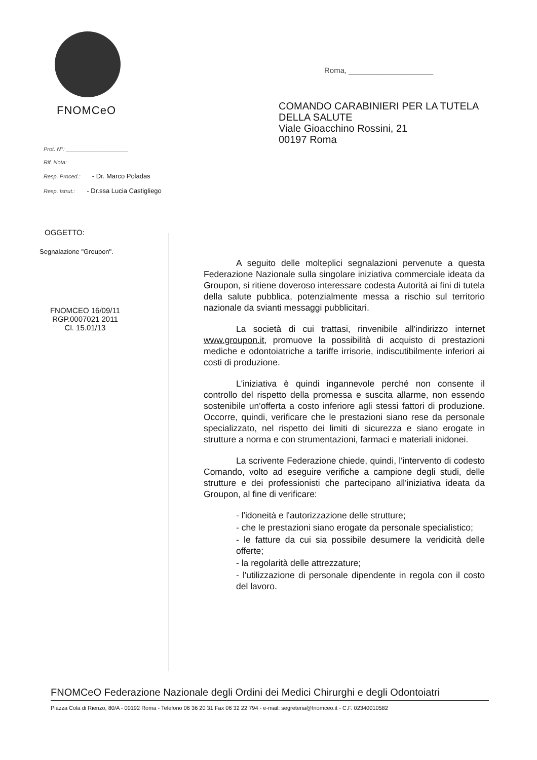FNOMCeO
Roma, ____________________
COMANDO CARABINIERI PER LA TUTELA
DELLA SALUTE
Viale Gioacchino Rossini, 21
00197 Roma
Prot. N°: ____________________
Rif. Nota:
Resp. Proced.: - Dr. Marco Poladas
Resp. Istrut.: - Dr.ssa Lucia Castigliego
OGGETTO:
Segnalazione "Groupon".
FNOMCEO 16/09/11
RGP.0007021 2011
Cl. 15.01/13
A seguito delle molteplici segnalazioni pervenute a questa Federazione Nazionale sulla singolare iniziativa commerciale ideata da Groupon, si ritiene doveroso interessare codesta Autorità ai fini di tutela della salute pubblica, potenzialmente messa a rischio sul territorio nazionale da svianti messaggi pubblicitari.
La società di cui trattasi, rinvenibile all'indirizzo internet www.groupon.it, promuove la possibilità di acquisto di prestazioni mediche e odontoiatriche a tariffe irrisorie, indiscutibilmente inferiori ai costi di produzione.
L'iniziativa è quindi ingannevole perché non consente il controllo del rispetto della promessa e suscita allarme, non essendo sostenibile un'offerta a costo inferiore agli stessi fattori di produzione. Occorre, quindi, verificare che le prestazioni siano rese da personale specializzato, nel rispetto dei limiti di sicurezza e siano erogate in strutture a norma e con strumentazioni, farmaci e materiali inidonei.
La scrivente Federazione chiede, quindi, l'intervento di codesto Comando, volto ad eseguire verifiche a campione degli studi, delle strutture e dei professionisti che partecipano all'iniziativa ideata da Groupon, al fine di verificare:
- l'idoneità e l'autorizzazione delle strutture;
- che le prestazioni siano erogate da personale specialistico;
- le fatture da cui sia possibile desumere la veridicità delle offerte;
- la regolarità delle attrezzature;
- l'utilizzazione di personale dipendente in regola con il costo del lavoro.
FNOMCeO Federazione Nazionale degli Ordini dei Medici Chirurghi e degli Odontoiatri
Piazza Cola di Rienzo, 80/A - 00192 Roma - Telefono 06 36 20 31 Fax 06 32 22 794 - e-mail: segreteria@fnomceo.it - C.F. 02340010582